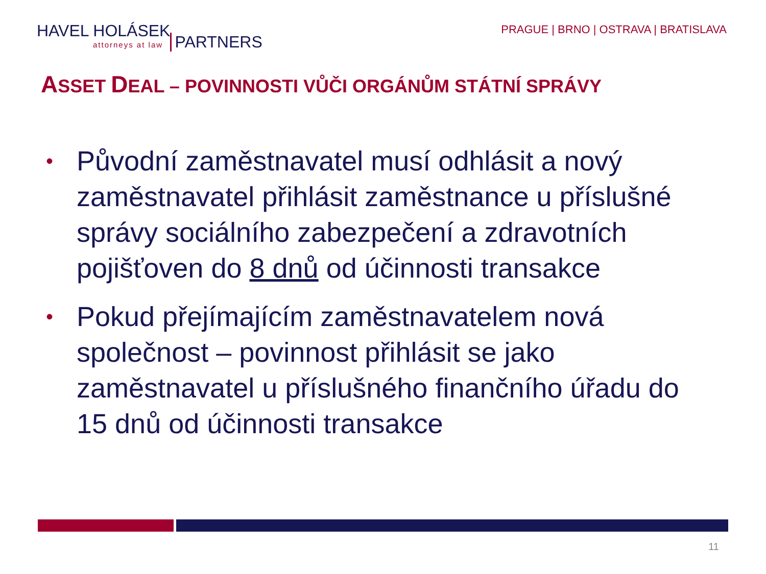HAVEL HOLÁSEK
attorneys at law
PARTNERS
PRAGUE | BRNO | OSTRAVA | BRATISLAVA
ASSET DEAL – POVINNOSTI VŮČI ORGÁNŮM STÁTNÍ SPRÁVY
• Původní zaměstnavatel musí odhlásit a nový zaměstnavatel přihlásit zaměstnance u příslušné správy sociálního zabezpečení a zdravotních pojišťoven do 8 dnů od účinnosti transakce
• Pokud přejímajícím zaměstnavatelem nová společnost – povinnost přihlásit se jako zaměstnavatel u příslušného finančního úřadu do 15 dnů od účinnosti transakce
11